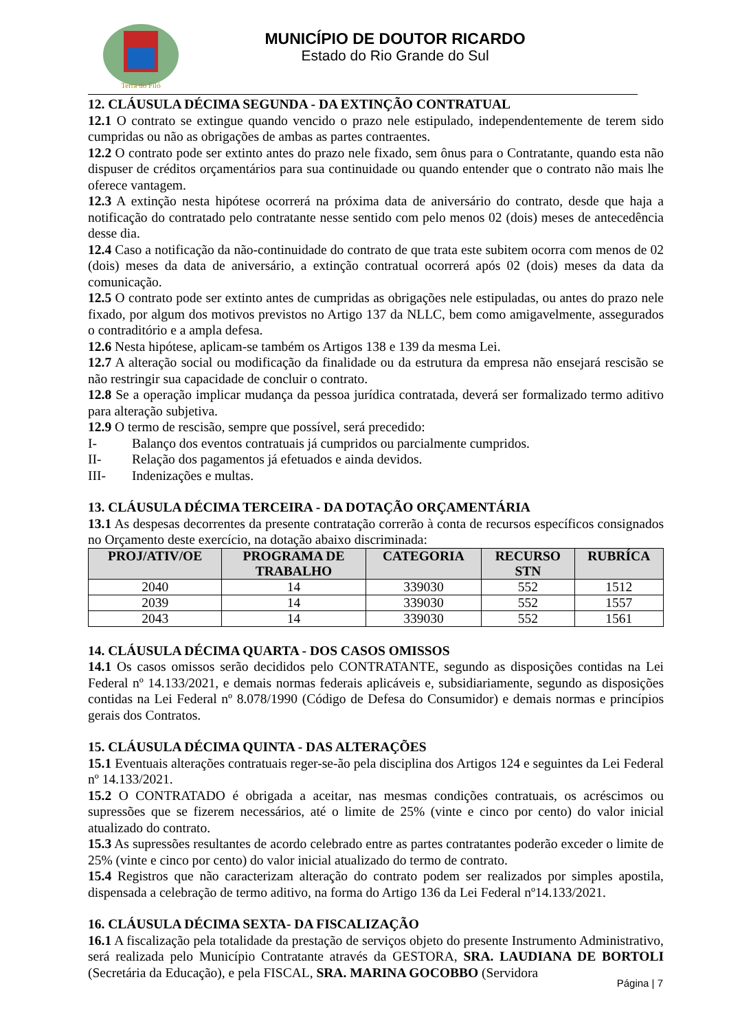Terra do Filó
MUNICÍPIO DE DOUTOR RICARDO
Estado do Rio Grande do Sul
12. CLÁUSULA DÉCIMA SEGUNDA - DA EXTINÇÃO CONTRATUAL
12.1 O contrato se extingue quando vencido o prazo nele estipulado, independentemente de terem sido cumpridas ou não as obrigações de ambas as partes contraentes.
12.2 O contrato pode ser extinto antes do prazo nele fixado, sem ônus para o Contratante, quando esta não dispuser de créditos orçamentários para sua continuidade ou quando entender que o contrato não mais lhe oferece vantagem.
12.3 A extinção nesta hipótese ocorrerá na próxima data de aniversário do contrato, desde que haja a notificação do contratado pelo contratante nesse sentido com pelo menos 02 (dois) meses de antecedência desse dia.
12.4 Caso a notificação da não-continuidade do contrato de que trata este subitem ocorra com menos de 02 (dois) meses da data de aniversário, a extinção contratual ocorrerá após 02 (dois) meses da data da comunicação.
12.5 O contrato pode ser extinto antes de cumpridas as obrigações nele estipuladas, ou antes do prazo nele fixado, por algum dos motivos previstos no Artigo 137 da NLLC, bem como amigavelmente, assegurados o contraditório e a ampla defesa.
12.6 Nesta hipótese, aplicam-se também os Artigos 138 e 139 da mesma Lei.
12.7 A alteração social ou modificação da finalidade ou da estrutura da empresa não ensejará rescisão se não restringir sua capacidade de concluir o contrato.
12.8 Se a operação implicar mudança da pessoa jurídica contratada, deverá ser formalizado termo aditivo para alteração subjetiva.
12.9 O termo de rescisão, sempre que possível, será precedido:
I- Balanço dos eventos contratuais já cumpridos ou parcialmente cumpridos.
II- Relação dos pagamentos já efetuados e ainda devidos.
III- Indenizações e multas.
13. CLÁUSULA DÉCIMA TERCEIRA - DA DOTAÇÃO ORÇAMENTÁRIA
13.1 As despesas decorrentes da presente contratação correrão à conta de recursos específicos consignados no Orçamento deste exercício, na dotação abaixo discriminada:
| PROJ/ATIV/OE | PROGRAMA DE TRABALHO | CATEGORIA | RECURSO STN | RUBRÍCA |
| --- | --- | --- | --- | --- |
| 2040 | 14 | 339030 | 552 | 1512 |
| 2039 | 14 | 339030 | 552 | 1557 |
| 2043 | 14 | 339030 | 552 | 1561 |
14. CLÁUSULA DÉCIMA QUARTA - DOS CASOS OMISSOS
14.1 Os casos omissos serão decididos pelo CONTRATANTE, segundo as disposições contidas na Lei Federal nº 14.133/2021, e demais normas federais aplicáveis e, subsidiariamente, segundo as disposições contidas na Lei Federal nº 8.078/1990 (Código de Defesa do Consumidor) e demais normas e princípios gerais dos Contratos.
15. CLÁUSULA DÉCIMA QUINTA - DAS ALTERAÇÕES
15.1 Eventuais alterações contratuais reger-se-ão pela disciplina dos Artigos 124 e seguintes da Lei Federal nº 14.133/2021.
15.2 O CONTRATADO é obrigada a aceitar, nas mesmas condições contratuais, os acréscimos ou supressões que se fizerem necessários, até o limite de 25% (vinte e cinco por cento) do valor inicial atualizado do contrato.
15.3 As supressões resultantes de acordo celebrado entre as partes contratantes poderão exceder o limite de 25% (vinte e cinco por cento) do valor inicial atualizado do termo de contrato.
15.4 Registros que não caracterizam alteração do contrato podem ser realizados por simples apostila, dispensada a celebração de termo aditivo, na forma do Artigo 136 da Lei Federal nº14.133/2021.
16. CLÁUSULA DÉCIMA SEXTA- DA FISCALIZAÇÃO
16.1 A fiscalização pela totalidade da prestação de serviços objeto do presente Instrumento Administrativo, será realizada pelo Município Contratante através da GESTORA, SRA. LAUDIANA DE BORTOLI (Secretária da Educação), e pela FISCAL, SRA. MARINA GOCOBBO (Servidora
Página | 7